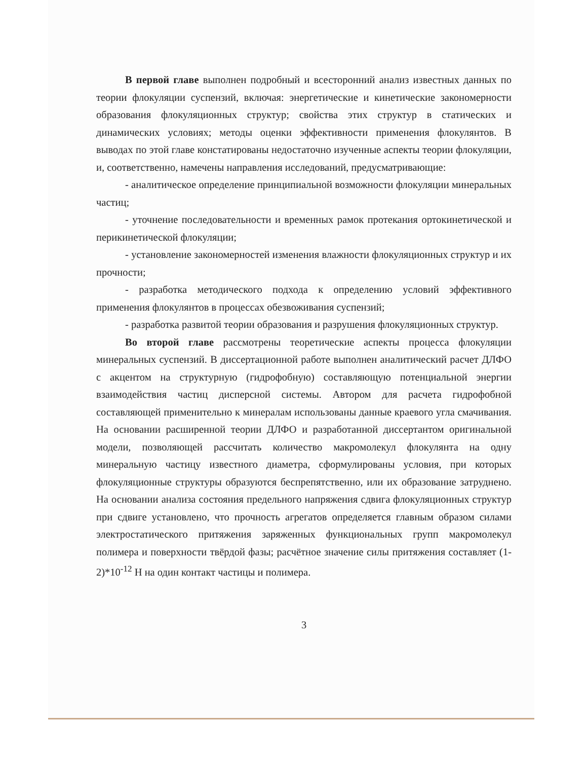В первой главе выполнен подробный и всесторонний анализ известных данных по теории флокуляции суспензий, включая: энергетические и кинетические закономерности образования флокуляционных структур; свойства этих структур в статических и динамических условиях; методы оценки эффективности применения флокулянтов. В выводах по этой главе констатированы недостаточно изученные аспекты теории флокуляции, и, соответственно, намечены направления исследований, предусматривающие:
- аналитическое определение принципиальной возможности флокуляции минеральных частиц;
- уточнение последовательности и временных рамок протекания ортокинетической и перикинетической флокуляции;
- установление закономерностей изменения влажности флокуляционных структур и их прочности;
- разработка методического подхода к определению условий эффективного применения флокулянтов в процессах обезвоживания суспензий;
- разработка развитой теории образования и разрушения флокуляционных структур.
Во второй главе рассмотрены теоретические аспекты процесса флокуляции минеральных суспензий. В диссертационной работе выполнен аналитический расчет ДЛФО с акцентом на структурную (гидрофобную) составляющую потенциальной энергии взаимодействия частиц дисперсной системы. Автором для расчета гидрофобной составляющей применительно к минералам использованы данные краевого угла смачивания. На основании расширенной теории ДЛФО и разработанной диссертантом оригинальной модели, позволяющей рассчитать количество макромолекул флокулянта на одну минеральную частицу известного диаметра, сформулированы условия, при которых флокуляционные структуры образуются беспрепятственно, или их образование затруднено. На основании анализа состояния предельного напряжения сдвига флокуляционных структур при сдвиге установлено, что прочность агрегатов определяется главным образом силами электростатического притяжения заряженных функциональных групп макромолекул полимера и поверхности твёрдой фазы; расчётное значение силы притяжения составляет (1-2)*10<sup>-12</sup> Н на один контакт частицы и полимера.
3